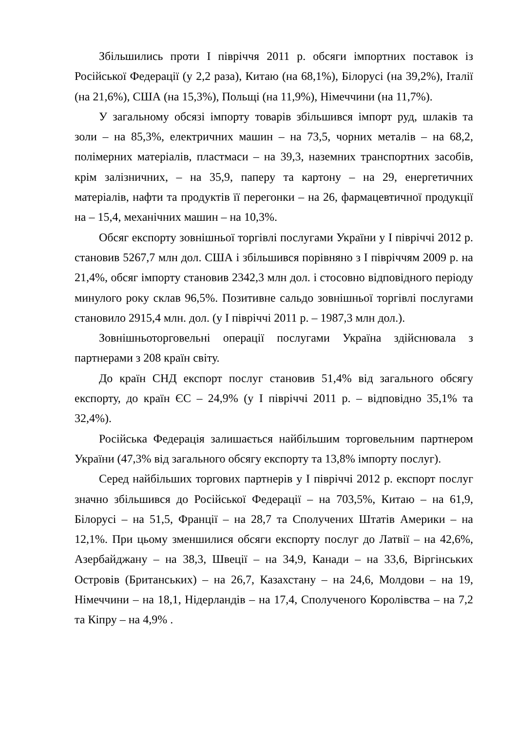Збільшились проти І півріччя 2011 р. обсяги імпортних поставок із Російської Федерації (у 2,2 раза), Китаю (на 68,1%), Білорусі (на 39,2%), Італії (на 21,6%), США (на 15,3%), Польщі (на 11,9%), Німеччини (на 11,7%).
У загальному обсязі імпорту товарів збільшився імпорт руд, шлаків та золи – на 85,3%, електричних машин – на 73,5, чорних металів – на 68,2, полімерних матеріалів, пластмаси – на 39,3, наземних транспортних засобів, крім залізничних, – на 35,9, паперу та картону – на 29, енергетичних матеріалів, нафти та продуктів її перегонки – на 26, фармацевтичної продукції на – 15,4, механічних машин – на 10,3%.
Обсяг експорту зовнішньої торгівлі послугами України у І півріччі 2012 р. становив 5267,7 млн дол. США і збільшився порівняно з І півріччям 2009 р. на 21,4%, обсяг імпорту становив 2342,3 млн дол. і стосовно відповідного періоду минулого року склав 96,5%. Позитивне сальдо зовнішньої торгівлі послугами становило 2915,4 млн. дол. (у І півріччі 2011 р. – 1987,3 млн дол.).
Зовнішньоторговельні операції послугами Україна здійснювала з партнерами з 208 країн світу.
До країн СНД експорт послуг становив 51,4% від загального обсягу експорту, до країн ЄС – 24,9% (у І півріччі 2011 р. – відповідно 35,1% та 32,4%).
Російська Федерація залишається найбільшим торговельним партнером України (47,3% від загального обсягу експорту та 13,8% імпорту послуг).
Серед найбільших торгових партнерів у І півріччі 2012 р. експорт послуг значно збільшився до Російської Федерації – на 703,5%, Китаю – на 61,9, Білорусі – на 51,5, Франції – на 28,7 та Сполучених Штатів Америки – на 12,1%. При цьому зменшилися обсяги експорту послуг до Латвії – на 42,6%, Азербайджану – на 38,3, Швеції – на 34,9, Канади – на 33,6, Віргінських Островів (Британських) – на 26,7, Казахстану – на 24,6, Молдови – на 19, Німеччини – на 18,1, Нідерландів – на 17,4, Сполученого Королівства – на 7,2 та Кіпру – на 4,9% .